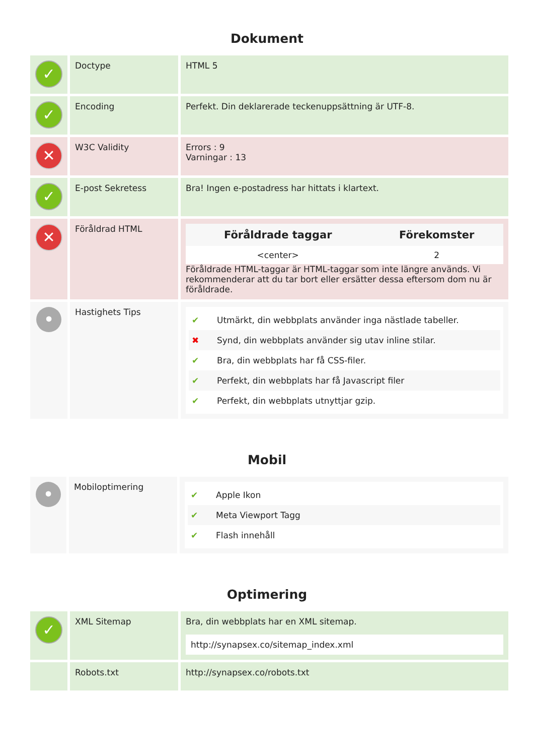Dokument
| ✓ | Doctype | HTML 5 |
| ✓ | Encoding | Perfekt. Din deklarerade teckenuppsättning är UTF-8. |
| ✕ | W3C Validity | Errors : 9 Varningar : 13 |
| ✓ | E-post Sekretess | Bra! Ingen e-postadress har hittats i klartext. |
| ✕ | Föråldrad HTML | / Föråldrade taggar / Förekomster / / --- / --- / / <center> / 2 / Föråldrade HTML-taggar är HTML-taggar som inte längre används. Vi rekommenderar att du tar bort eller ersätter dessa eftersom dom nu är föråldrade. |
| • | Hastighets Tips | ✔ Utmärkt, din webbplats använder inga nästlade tabeller. ✖ Synd, din webbplats använder sig utav inline stilar. ✔ Bra, din webbplats har få CSS-filer. ✔ Perfekt, din webbplats har få Javascript filer ✔ Perfekt, din webbplats utnyttjar gzip. |
Mobil
| • | Mobiloptimering | ✔ Apple Ikon ✔ Meta Viewport Tagg ✔ Flash innehåll |
Optimering
| ✓ | XML Sitemap | Bra, din webbplats har en XML sitemap. http://synapsex.co/sitemap_index.xml |
| | Robots.txt | http://synapsex.co/robots.txt |